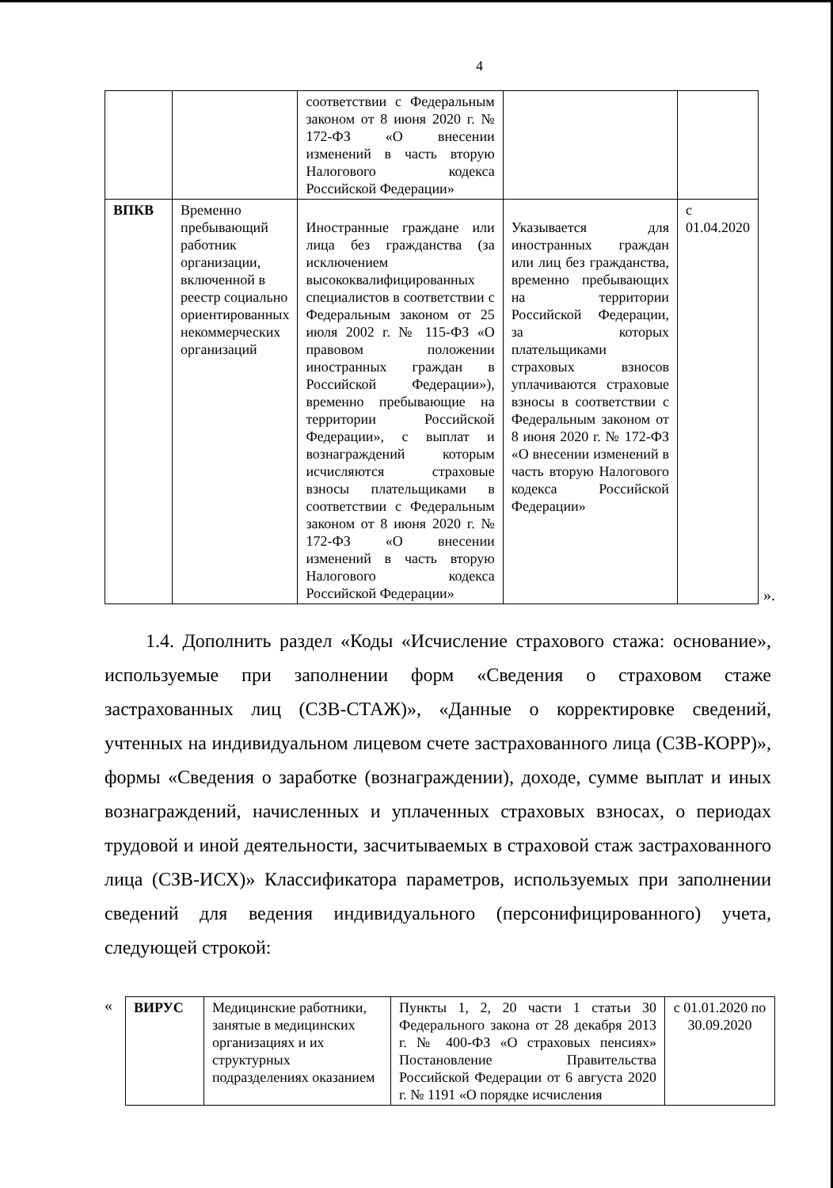4
| | | соответствии с Федеральным законом от 8 июня 2020 г. № 172-ФЗ «О внесении изменений в часть вторую Налогового кодекса Российской Федерации» | | |
| ВПКВ | Временно пребывающий работник организации, включенной в реестр социально ориентированных некоммерческих организаций | Иностранные граждане или лица без гражданства (за исключением высококвалифицированных специалистов в соответствии с Федеральным законом от 25 июля 2002 г. № 115-ФЗ «О правовом положении иностранных граждан в Российской Федерации»), временно пребывающие на территории Российской Федерации», с выплат и вознаграждений которым исчисляются страховые взносы плательщиками в соответствии с Федеральным законом от 8 июня 2020 г. № 172-ФЗ «О внесении изменений в часть вторую Налогового кодекса Российской Федерации» | Указывается для иностранных граждан или лиц без гражданства, временно пребывающих на территории Российской Федерации, за которых плательщиками страховых взносов уплачиваются страховые взносы в соответствии с Федеральным законом от 8 июня 2020 г. № 172-ФЗ «О внесении изменений в часть вторую Налогового кодекса Российской Федерации» | с 01.04.2020 |
».
1.4. Дополнить раздел «Коды «Исчисление страхового стажа: основание», используемые при заполнении форм «Сведения о страховом стаже застрахованных лиц (СЗВ-СТАЖ)», «Данные о корректировке сведений, учтенных на индивидуальном лицевом счете застрахованного лица (СЗВ-КОРР)», формы «Сведения о заработке (вознаграждении), доходе, сумме выплат и иных вознаграждений, начисленных и уплаченных страховых взносах, о периодах трудовой и иной деятельности, засчитываемых в страховой стаж застрахованного лица (СЗВ-ИСХ)» Классификатора параметров, используемых при заполнении сведений для ведения индивидуального (персонифицированного) учета, следующей строкой:
«
| ВИРУС | Медицинские работники, занятые в медицинских организациях и их структурных подразделениях оказанием | Пункты 1, 2, 20 части 1 статьи 30 Федерального закона от 28 декабря 2013 г. № 400-ФЗ «О страховых пенсиях» Постановление Правительства Российской Федерации от 6 августа 2020 г. № 1191 «О порядке исчисления | с 01.01.2020 по 30.09.2020 |